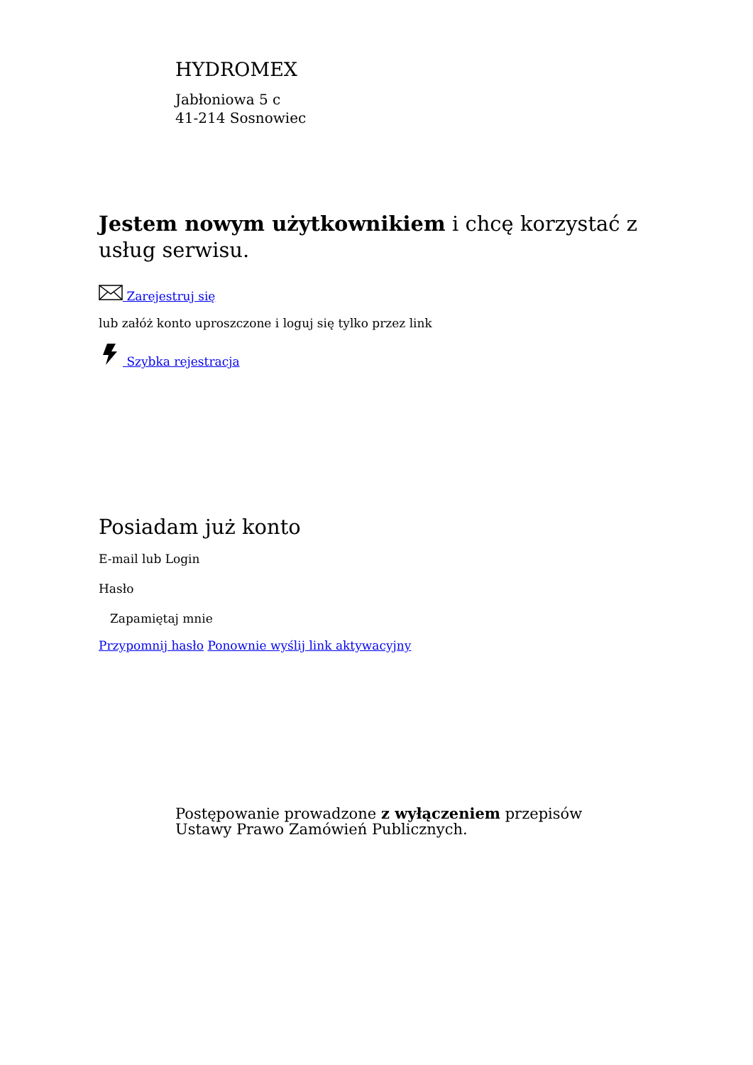HYDROMEX
Jabłoniowa 5 c
41-214 Sosnowiec
Jestem nowym użytkownikiem i chcę korzystać z usług serwisu.
Zarejestruj się
lub załóż konto uproszczone i loguj się tylko przez link
Szybka rejestracja
Posiadam już konto
E-mail lub Login
Hasło
Zapamiętaj mnie
Przypomnij hasło Ponownie wyślij link aktywacyjny
Postępowanie prowadzone z wyłączeniem przepisów Ustawy Prawo Zamówień Publicznych.